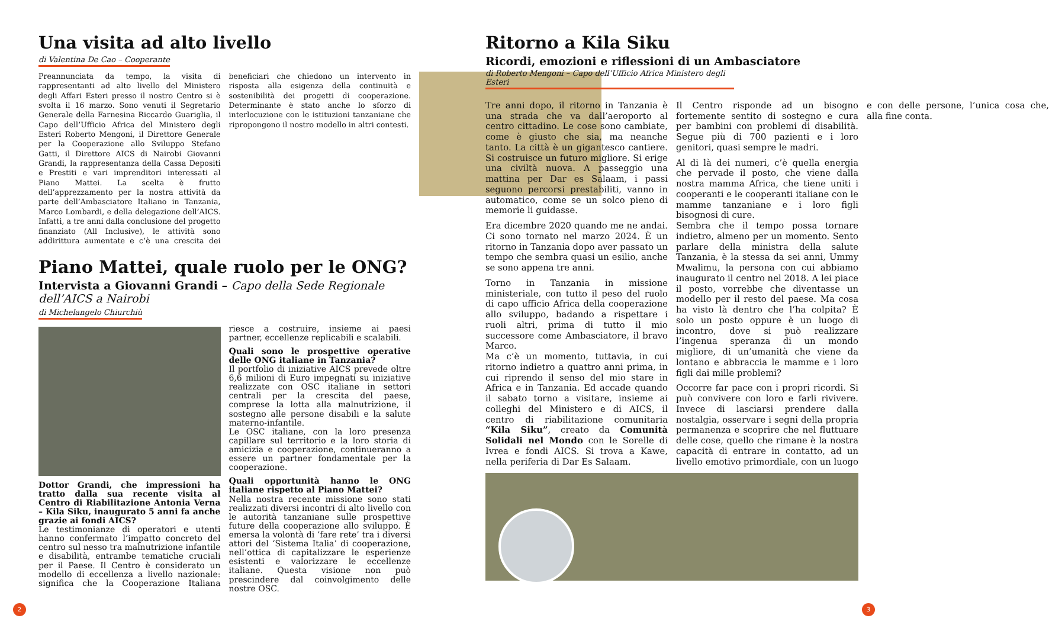Una visita ad alto livello
di Valentina De Cao – Cooperante
Preannunciata da tempo, la visita di rappresentanti ad alto livello del Ministero degli Affari Esteri presso il nostro Centro si è svolta il 16 marzo. Sono venuti il Segretario Generale della Farnesina Riccardo Guariglia, il Capo dell’Ufficio Africa del Ministero degli Esteri Roberto Mengoni, il Direttore Generale per la Cooperazione allo Sviluppo Stefano Gatti, il Direttore AICS di Nairobi Giovanni Grandi, la rappresentanza della Cassa Depositi e Prestiti e vari imprenditori interessati al Piano Mattei. La scelta è frutto dell’apprezzamento per la nostra attività da parte dell’Ambasciatore Italiano in Tanzania, Marco Lombardi, e della delegazione dell’AICS. Infatti, a tre anni dalla conclusione del progetto finanziato (All Inclusive), le attività sono addirittura aumentate e c’è una crescita dei beneficiari che chiedono un intervento in risposta alla esigenza della continuità e sostenibilità dei progetti di cooperazione. Determinante è stato anche lo sforzo di interlocuzione con le istituzioni tanzaniane che ripropongono il nostro modello in altri contesti.
Piano Mattei, quale ruolo per le ONG?
Intervista a Giovanni Grandi – Capo della Sede Regionale dell’AICS a Nairobi
di Michelangelo Chiurchiù
Dottor Grandi, che impressioni ha tratto dalla sua recente visita al Centro di Riabilitazione Antonia Verna – Kila Siku, inaugurato 5 anni fa anche grazie ai fondi AICS?
Le testimonianze di operatori e utenti hanno confermato l’impatto concreto del centro sul nesso tra malnutrizione infantile e disabilità, entrambe tematiche cruciali per il Paese. Il Centro è considerato un modello di eccellenza a livello nazionale: significa che la Cooperazione Italiana riesce a costruire, insieme ai paesi partner, eccellenze replicabili e scalabili.
Quali sono le prospettive operative delle ONG italiane in Tanzania?
Il portfolio di iniziative AICS prevede oltre 6,6 milioni di Euro impegnati su iniziative realizzate con OSC italiane in settori centrali per la crescita del paese, comprese la lotta alla malnutrizione, il sostegno alle persone disabili e la salute materno-infantile.
Le OSC italiane, con la loro presenza capillare sul territorio e la loro storia di amicizia e cooperazione, continueranno a essere un partner fondamentale per la cooperazione.
Quali opportunità hanno le ONG italiane rispetto al Piano Mattei?
Nella nostra recente missione sono stati realizzati diversi incontri di alto livello con le autorità tanzaniane sulle prospettive future della cooperazione allo sviluppo. È emersa la volontà di ‘fare rete’ tra i diversi attori del ‘Sistema Italia’ di cooperazione, nell’ottica di capitalizzare le esperienze esistenti e valorizzare le eccellenze italiane. Questa visione non può prescindere dal coinvolgimento delle nostre OSC.
2
Ritorno a Kila Siku
Ricordi, emozioni e riflessioni di un Ambasciatore
di Roberto Mengoni – Capo dell’Ufficio Africa Ministero degli Esteri
Tre anni dopo, il ritorno in Tanzania è una strada che va dall’aeroporto al centro cittadino. Le cose sono cambiate, come è giusto che sia, ma neanche tanto. La città è un gigantesco cantiere. Si costruisce un futuro migliore. Si erige una civiltà nuova. A passeggio una mattina per Dar es Salaam, i passi seguono percorsi prestabiliti, vanno in automatico, come se un solco pieno di memorie li guidasse.
Era dicembre 2020 quando me ne andai. Ci sono tornato nel marzo 2024. È un ritorno in Tanzania dopo aver passato un tempo che sembra quasi un esilio, anche se sono appena tre anni.
Torno in Tanzania in missione ministeriale, con tutto il peso del ruolo di capo ufficio Africa della cooperazione allo sviluppo, badando a rispettare i ruoli altri, prima di tutto il mio successore come Ambasciatore, il bravo Marco.
Ma c’è un momento, tuttavia, in cui ritorno indietro a quattro anni prima, in cui riprendo il senso del mio stare in Africa e in Tanzania. Ed accade quando il sabato torno a visitare, insieme ai colleghi del Ministero e di AICS, il centro di riabilitazione comunitaria “Kila Siku”, creato da Comunità Solidali nel Mondo con le Sorelle di Ivrea e fondi AICS. Si trova a Kawe, nella periferia di Dar Es Salaam.
Il Centro risponde ad un bisogno fortemente sentito di sostegno e cura per bambini con problemi di disabilità. Segue più di 700 pazienti e i loro genitori, quasi sempre le madri.
Al di là dei numeri, c’è quella energia che pervade il posto, che viene dalla nostra mamma Africa, che tiene uniti i cooperanti e le cooperanti italiane con le mamme tanzaniane e i loro figli bisognosi di cure.
Sembra che il tempo possa tornare indietro, almeno per un momento. Sento parlare della ministra della salute Tanzania, è la stessa da sei anni, Ummy Mwalimu, la persona con cui abbiamo inaugurato il centro nel 2018. A lei piace il posto, vorrebbe che diventasse un modello per il resto del paese. Ma cosa ha visto là dentro che l’ha colpita? È solo un posto oppure è un luogo di incontro, dove si può realizzare l’ingenua speranza di un mondo migliore, di un’umanità che viene da lontano e abbraccia le mamme e i loro figli dai mille problemi?
Occorre far pace con i propri ricordi. Si può convivere con loro e farli rivivere. Invece di lasciarsi prendere dalla nostalgia, osservare i segni della propria permanenza e scoprire che nel fluttuare delle cose, quello che rimane è la nostra capacità di entrare in contatto, ad un livello emotivo primordiale, con un luogo e con delle persone, l’unica cosa che, alla fine conta.
3